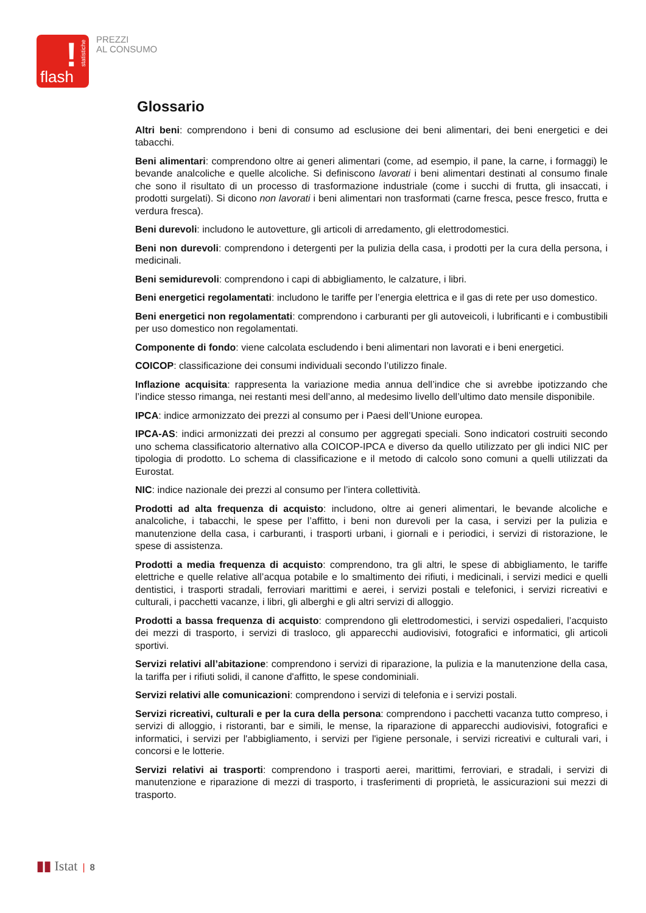!
statistiche
flash
PREZZI
AL CONSUMO
Glossario
Altri beni: comprendono i beni di consumo ad esclusione dei beni alimentari, dei beni energetici e dei tabacchi.
Beni alimentari: comprendono oltre ai generi alimentari (come, ad esempio, il pane, la carne, i formaggi) le bevande analcoliche e quelle alcoliche. Si definiscono lavorati i beni alimentari destinati al consumo finale che sono il risultato di un processo di trasformazione industriale (come i succhi di frutta, gli insaccati, i prodotti surgelati). Si dicono non lavorati i beni alimentari non trasformati (carne fresca, pesce fresco, frutta e verdura fresca).
Beni durevoli: includono le autovetture, gli articoli di arredamento, gli elettrodomestici.
Beni non durevoli: comprendono i detergenti per la pulizia della casa, i prodotti per la cura della persona, i medicinali.
Beni semidurevoli: comprendono i capi di abbigliamento, le calzature, i libri.
Beni energetici regolamentati: includono le tariffe per l’energia elettrica e il gas di rete per uso domestico.
Beni energetici non regolamentati: comprendono i carburanti per gli autoveicoli, i lubrificanti e i combustibili per uso domestico non regolamentati.
Componente di fondo: viene calcolata escludendo i beni alimentari non lavorati e i beni energetici.
COICOP: classificazione dei consumi individuali secondo l’utilizzo finale.
Inflazione acquisita: rappresenta la variazione media annua dell’indice che si avrebbe ipotizzando che l’indice stesso rimanga, nei restanti mesi dell’anno, al medesimo livello dell’ultimo dato mensile disponibile.
IPCA: indice armonizzato dei prezzi al consumo per i Paesi dell’Unione europea.
IPCA-AS: indici armonizzati dei prezzi al consumo per aggregati speciali. Sono indicatori costruiti secondo uno schema classificatorio alternativo alla COICOP-IPCA e diverso da quello utilizzato per gli indici NIC per tipologia di prodotto. Lo schema di classificazione e il metodo di calcolo sono comuni a quelli utilizzati da Eurostat.
NIC: indice nazionale dei prezzi al consumo per l’intera collettività.
Prodotti ad alta frequenza di acquisto: includono, oltre ai generi alimentari, le bevande alcoliche e analcoliche, i tabacchi, le spese per l’affitto, i beni non durevoli per la casa, i servizi per la pulizia e manutenzione della casa, i carburanti, i trasporti urbani, i giornali e i periodici, i servizi di ristorazione, le spese di assistenza.
Prodotti a media frequenza di acquisto: comprendono, tra gli altri, le spese di abbigliamento, le tariffe elettriche e quelle relative all’acqua potabile e lo smaltimento dei rifiuti, i medicinali, i servizi medici e quelli dentistici, i trasporti stradali, ferroviari marittimi e aerei, i servizi postali e telefonici, i servizi ricreativi e culturali, i pacchetti vacanze, i libri, gli alberghi e gli altri servizi di alloggio.
Prodotti a bassa frequenza di acquisto: comprendono gli elettrodomestici, i servizi ospedalieri, l’acquisto dei mezzi di trasporto, i servizi di trasloco, gli apparecchi audiovisivi, fotografici e informatici, gli articoli sportivi.
Servizi relativi all’abitazione: comprendono i servizi di riparazione, la pulizia e la manutenzione della casa, la tariffa per i rifiuti solidi, il canone d'affitto, le spese condominiali.
Servizi relativi alle comunicazioni: comprendono i servizi di telefonia e i servizi postali.
Servizi ricreativi, culturali e per la cura della persona: comprendono i pacchetti vacanza tutto compreso, i servizi di alloggio, i ristoranti, bar e simili, le mense, la riparazione di apparecchi audiovisivi, fotografici e informatici, i servizi per l'abbigliamento, i servizi per l'igiene personale, i servizi ricreativi e culturali vari, i concorsi e le lotterie.
Servizi relativi ai trasporti: comprendono i trasporti aerei, marittimi, ferroviari, e stradali, i servizi di manutenzione e riparazione di mezzi di trasporto, i trasferimenti di proprietà, le assicurazioni sui mezzi di trasporto.
▮▮ Istat | 8